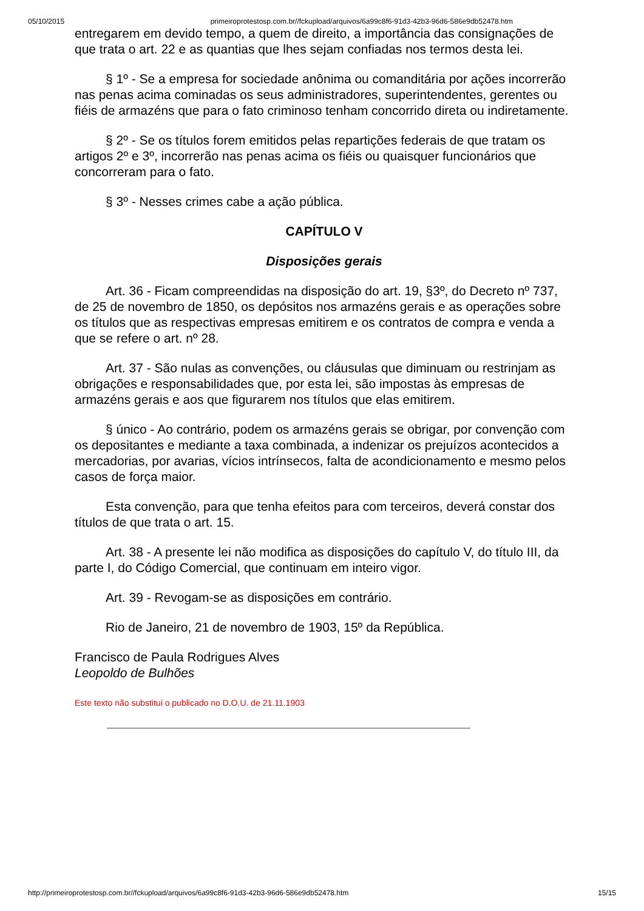05/10/2015 primeiroprotestosp.com.br//fckupload/arquivos/6a99c8f6-91d3-42b3-96d6-586e9db52478.htm
entregarem em devido tempo, a quem de direito, a importância das consignações de que trata o art. 22 e as quantias que lhes sejam confiadas nos termos desta lei.
§ 1º - Se a empresa for sociedade anônima ou comanditária por ações incorrerão nas penas acima cominadas os seus administradores, superintendentes, gerentes ou fiéis de armazéns que para o fato criminoso tenham concorrido direta ou indiretamente.
§ 2º - Se os títulos forem emitidos pelas repartições federais de que tratam os artigos 2º e 3º, incorrerão nas penas acima os fiéis ou quaisquer funcionários que concorreram para o fato.
§ 3º - Nesses crimes cabe a ação pública.
CAPÍTULO V
Disposições gerais
Art. 36 - Ficam compreendidas na disposição do art. 19, §3º, do Decreto nº 737, de 25 de novembro de 1850, os depósitos nos armazéns gerais e as operações sobre os títulos que as respectivas empresas emitirem e os contratos de compra e venda a que se refere o art. nº 28.
Art. 37 - São nulas as convenções, ou cláusulas que diminuam ou restrinjam as obrigações e responsabilidades que, por esta lei, são impostas às empresas de armazéns gerais e aos que figurarem nos títulos que elas emitirem.
§ único - Ao contrário, podem os armazéns gerais se obrigar, por convenção com os depositantes e mediante a taxa combinada, a indenizar os prejuízos acontecidos a mercadorias, por avarias, vícios intrínsecos, falta de acondicionamento e mesmo pelos casos de força maior.
Esta convenção, para que tenha efeitos para com terceiros, deverá constar dos títulos de que trata o art. 15.
Art. 38 - A presente lei não modifica as disposições do capítulo V, do título III, da parte I, do Código Comercial, que continuam em inteiro vigor.
Art. 39 - Revogam-se as disposições em contrário.
Rio de Janeiro, 21 de novembro de 1903, 15º da República.
Francisco de Paula Rodrigues Alves
Leopoldo de Bulhões
Este texto não substitui o publicado no D.O.U. de 21.11.1903
http://primeiroprotestosp.com.br//fckupload/arquivos/6a99c8f6-91d3-42b3-96d6-586e9db52478.htm 15/15